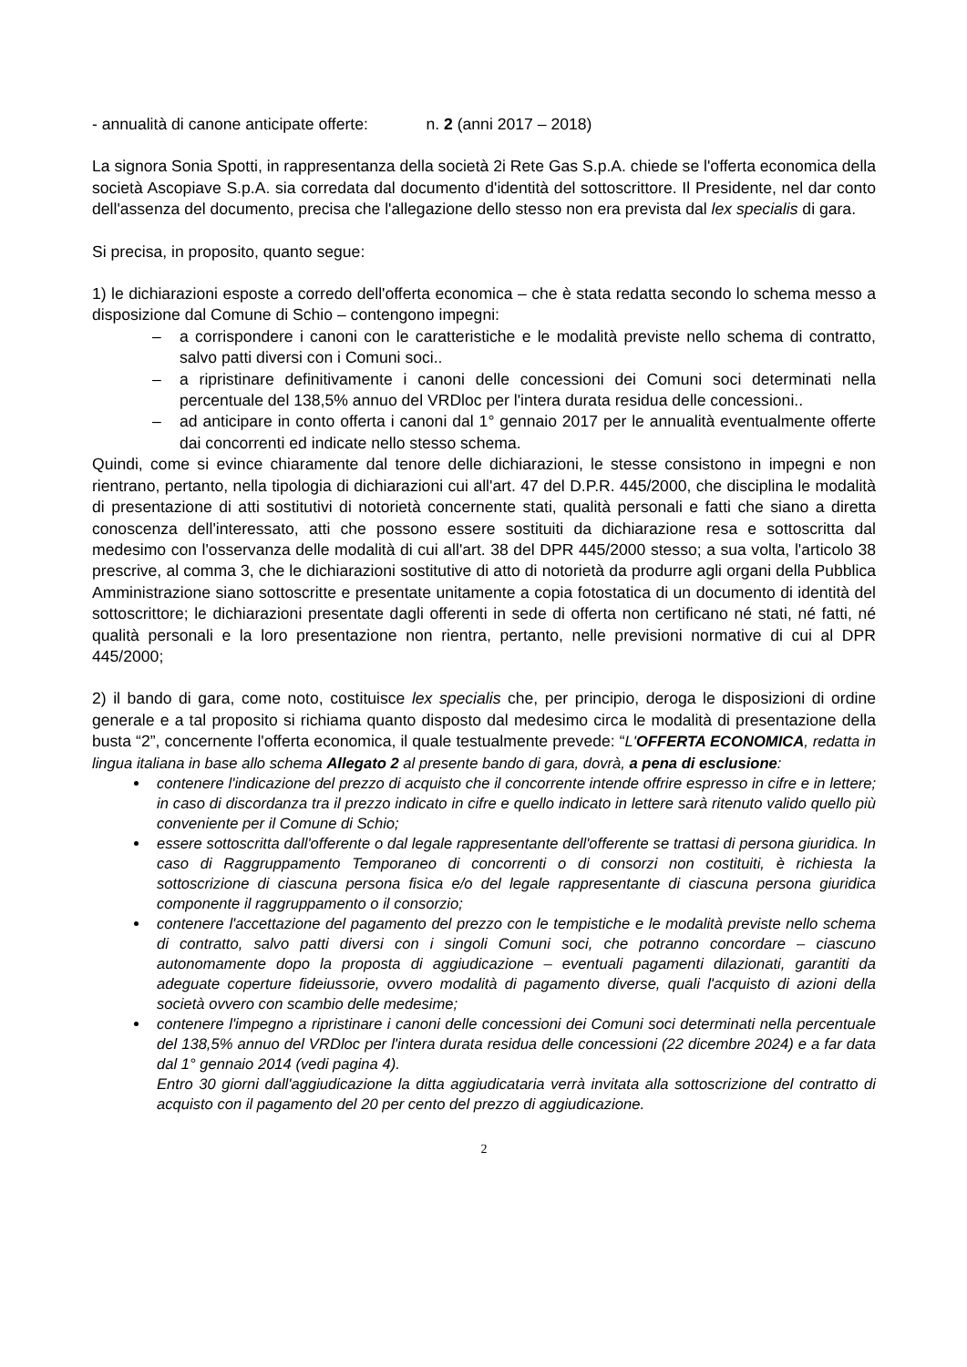- annualità di canone anticipate offerte: n. 2 (anni 2017 – 2018)
La signora Sonia Spotti, in rappresentanza della società 2i Rete Gas S.p.A. chiede se l'offerta economica della società Ascopiave S.p.A. sia corredata dal documento d'identità del sottoscrittore. Il Presidente, nel dar conto dell'assenza del documento, precisa che l'allegazione dello stesso non era prevista dal lex specialis di gara.
Si precisa, in proposito, quanto segue:
1) le dichiarazioni esposte a corredo dell'offerta economica – che è stata redatta secondo lo schema messo a disposizione dal Comune di Schio – contengono impegni:
– a corrispondere i canoni con le caratteristiche e le modalità previste nello schema di contratto, salvo patti diversi con i Comuni soci..
– a ripristinare definitivamente i canoni delle concessioni dei Comuni soci determinati nella percentuale del 138,5% annuo del VRDloc per l'intera durata residua delle concessioni..
– ad anticipare in conto offerta i canoni dal 1° gennaio 2017 per le annualità eventualmente offerte dai concorrenti ed indicate nello stesso schema.
Quindi, come si evince chiaramente dal tenore delle dichiarazioni, le stesse consistono in impegni e non rientrano, pertanto, nella tipologia di dichiarazioni cui all'art. 47 del D.P.R. 445/2000, che disciplina le modalità di presentazione di atti sostitutivi di notorietà concernente stati, qualità personali e fatti che siano a diretta conoscenza dell'interessato, atti che possono essere sostituiti da dichiarazione resa e sottoscritta dal medesimo con l'osservanza delle modalità di cui all'art. 38 del DPR 445/2000 stesso; a sua volta, l'articolo 38 prescrive, al comma 3, che le dichiarazioni sostitutive di atto di notorietà da produrre agli organi della Pubblica Amministrazione siano sottoscritte e presentate unitamente a copia fotostatica di un documento di identità del sottoscrittore; le dichiarazioni presentate dagli offerenti in sede di offerta non certificano né stati, né fatti, né qualità personali e la loro presentazione non rientra, pertanto, nelle previsioni normative di cui al DPR 445/2000;
2) il bando di gara, come noto, costituisce lex specialis che, per principio, deroga le disposizioni di ordine generale e a tal proposito si richiama quanto disposto dal medesimo circa le modalità di presentazione della busta “2”, concernente l'offerta economica, il quale testualmente prevede: “L'OFFERTA ECONOMICA, redatta in lingua italiana in base allo schema Allegato 2 al presente bando di gara, dovrà, a pena di esclusione:
contenere l'indicazione del prezzo di acquisto che il concorrente intende offrire espresso in cifre e in lettere; in caso di discordanza tra il prezzo indicato in cifre e quello indicato in lettere sarà ritenuto valido quello più conveniente per il Comune di Schio;
essere sottoscritta dall'offerente o dal legale rappresentante dell'offerente se trattasi di persona giuridica. In caso di Raggruppamento Temporaneo di concorrenti o di consorzi non costituiti, è richiesta la sottoscrizione di ciascuna persona fisica e/o del legale rappresentante di ciascuna persona giuridica componente il raggruppamento o il consorzio;
contenere l'accettazione del pagamento del prezzo con le tempistiche e le modalità previste nello schema di contratto, salvo patti diversi con i singoli Comuni soci, che potranno concordare – ciascuno autonomamente dopo la proposta di aggiudicazione – eventuali pagamenti dilazionati, garantiti da adeguate coperture fideiussorie, ovvero modalità di pagamento diverse, quali l'acquisto di azioni della società ovvero con scambio delle medesime;
contenere l'impegno a ripristinare i canoni delle concessioni dei Comuni soci determinati nella percentuale del 138,5% annuo del VRDloc per l'intera durata residua delle concessioni (22 dicembre 2024) e a far data dal 1° gennaio 2014 (vedi pagina 4).
Entro 30 giorni dall'aggiudicazione la ditta aggiudicataria verrà invitata alla sottoscrizione del contratto di acquisto con il pagamento del 20 per cento del prezzo di aggiudicazione.
2